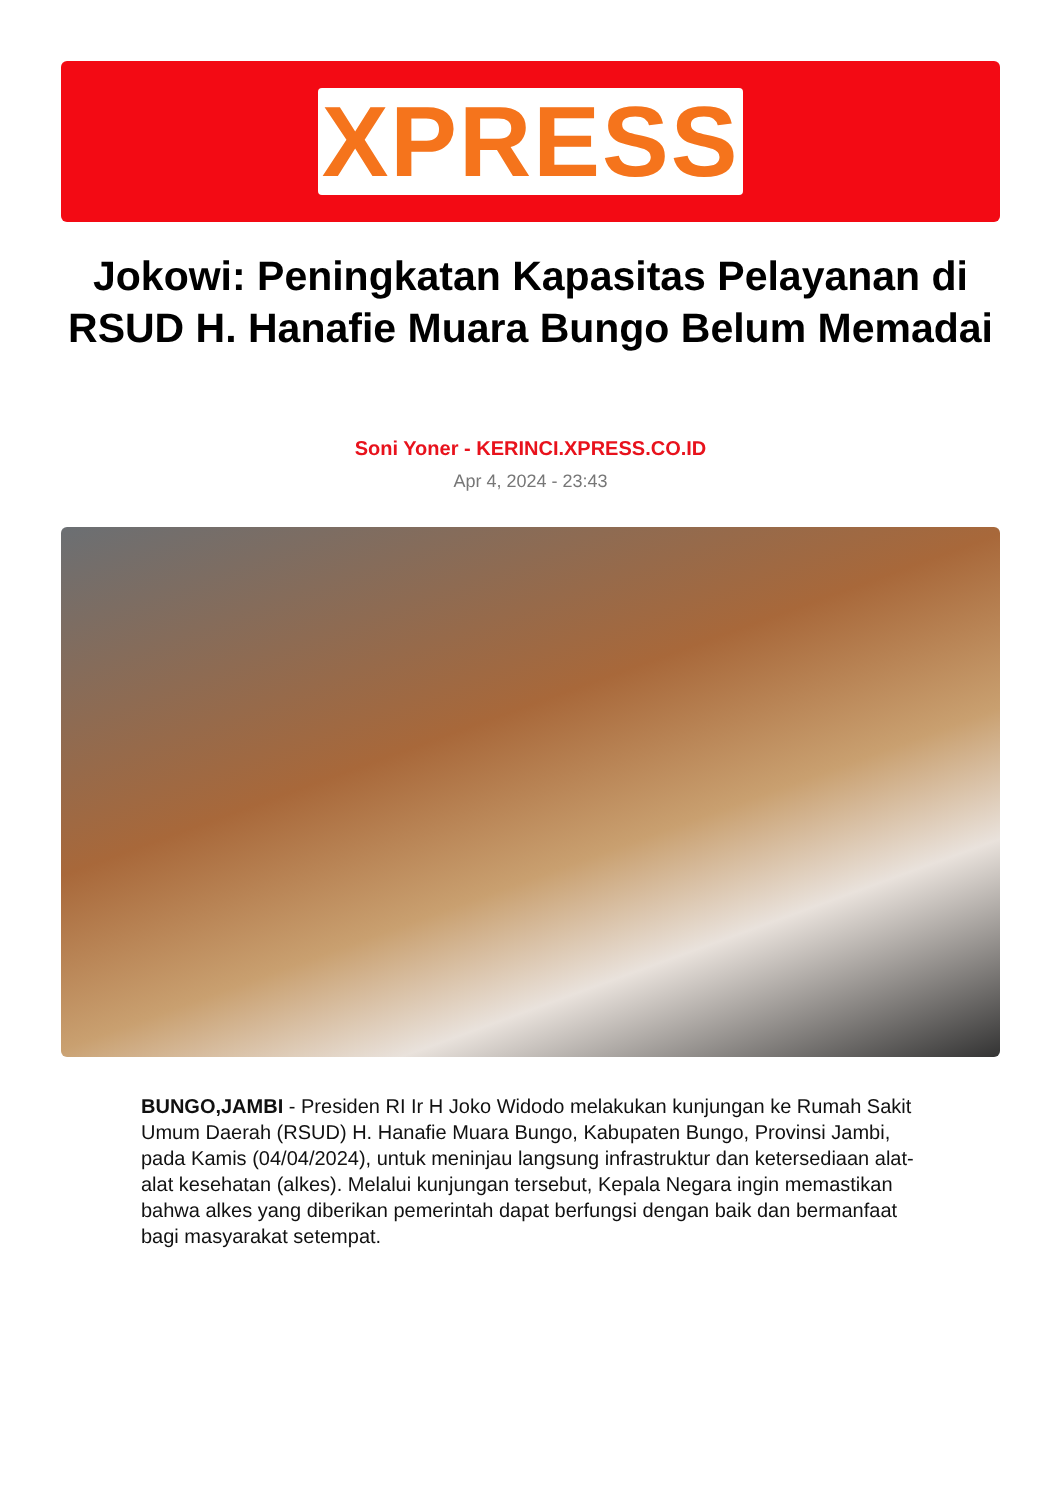XPRESS
Jokowi: Peningkatan Kapasitas Pelayanan di RSUD H. Hanafie Muara Bungo Belum Memadai
Soni Yoner - KERINCI.XPRESS.CO.ID
Apr 4, 2024 - 23:43
BUNGO,JAMBI - Presiden RI Ir H Joko Widodo melakukan kunjungan ke Rumah Sakit Umum Daerah (RSUD) H. Hanafie Muara Bungo, Kabupaten Bungo, Provinsi Jambi, pada Kamis (04/04/2024), untuk meninjau langsung infrastruktur dan ketersediaan alat-alat kesehatan (alkes). Melalui kunjungan tersebut, Kepala Negara ingin memastikan bahwa alkes yang diberikan pemerintah dapat berfungsi dengan baik dan bermanfaat bagi masyarakat setempat.